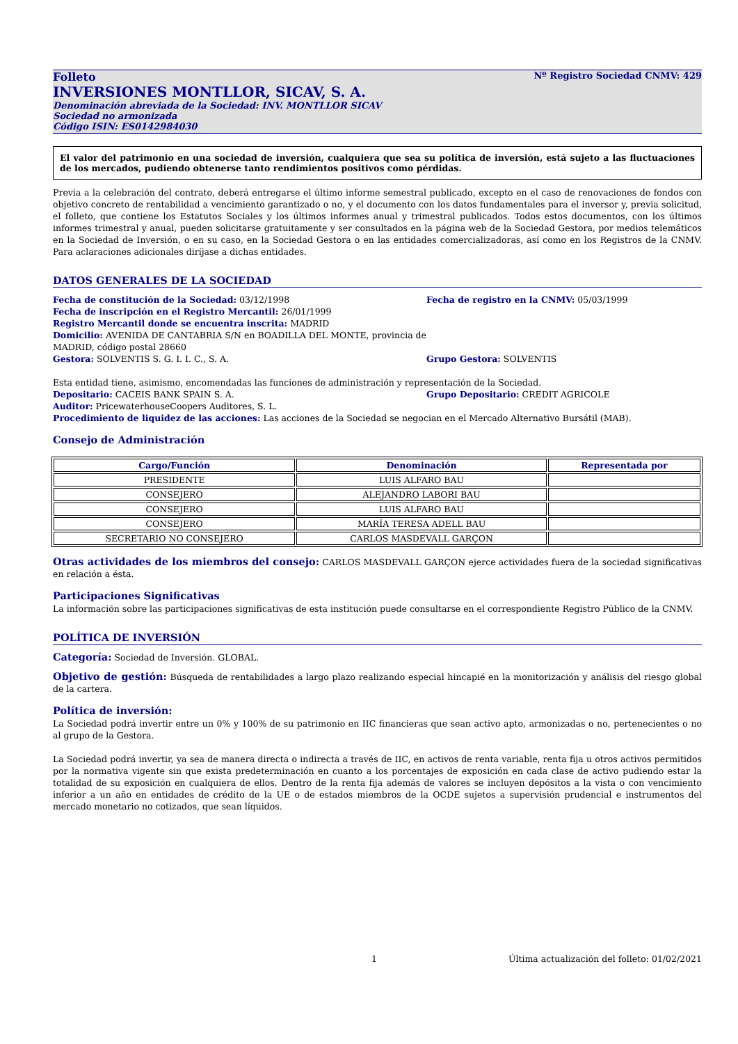Folleto Nº Registro Sociedad CNMV: 429
INVERSIONES MONTLLOR, SICAV, S. A.
Denominación abreviada de la Sociedad: INV. MONTLLOR SICAV
Sociedad no armonizada
Código ISIN: ES0142984030
El valor del patrimonio en una sociedad de inversión, cualquiera que sea su política de inversión, está sujeto a las fluctuaciones de los mercados, pudiendo obtenerse tanto rendimientos positivos como pérdidas.
Previa a la celebración del contrato, deberá entregarse el último informe semestral publicado, excepto en el caso de renovaciones de fondos con objetivo concreto de rentabilidad a vencimiento garantizado o no, y el documento con los datos fundamentales para el inversor y, previa solicitud, el folleto, que contiene los Estatutos Sociales y los últimos informes anual y trimestral publicados. Todos estos documentos, con los últimos informes trimestral y anual, pueden solicitarse gratuitamente y ser consultados en la página web de la Sociedad Gestora, por medios telemáticos en la Sociedad de Inversión, o en su caso, en la Sociedad Gestora o en las entidades comercializadoras, así como en los Registros de la CNMV. Para aclaraciones adicionales diríjase a dichas entidades.
DATOS GENERALES DE LA SOCIEDAD
Fecha de constitución de la Sociedad: 03/12/1998
Fecha de inscripción en el Registro Mercantil: 26/01/1999
Registro Mercantil donde se encuentra inscrita: MADRID
Domicilio: AVENIDA DE CANTABRIA S/N en BOADILLA DEL MONTE, provincia de MADRID, código postal 28660
Gestora: SOLVENTIS S. G. I. I. C., S. A.
Fecha de registro en la CNMV: 05/03/1999
Grupo Gestora: SOLVENTIS
Esta entidad tiene, asimismo, encomendadas las funciones de administración y representación de la Sociedad.
Depositario: CACEIS BANK SPAIN S. A. Grupo Depositario: CREDIT AGRICOLE
Auditor: PricewaterhouseCoopers Auditores, S. L.
Procedimiento de liquidez de las acciones: Las acciones de la Sociedad se negocian en el Mercado Alternativo Bursátil (MAB).
Consejo de Administración
| Cargo/Función | Denominación | Representada por |
| --- | --- | --- |
| PRESIDENTE | LUIS ALFARO BAU | |
| CONSEJERO | ALEJANDRO LABORI BAU | |
| CONSEJERO | LUIS ALFARO BAU | |
| CONSEJERO | MARÍA TERESA ADELL BAU | |
| SECRETARIO NO CONSEJERO | CARLOS MASDEVALL GARÇON | |
Otras actividades de los miembros del consejo: CARLOS MASDEVALL GARÇON ejerce actividades fuera de la sociedad significativas en relación a ésta.
Participaciones Significativas
La información sobre las participaciones significativas de esta institución puede consultarse en el correspondiente Registro Público de la CNMV.
POLÍTICA DE INVERSIÓN
Categoría: Sociedad de Inversión. GLOBAL.
Objetivo de gestión: Búsqueda de rentabilidades a largo plazo realizando especial hincapié en la monitorización y análisis del riesgo global de la cartera.
Política de inversión:
La Sociedad podrá invertir entre un 0% y 100% de su patrimonio en IIC financieras que sean activo apto, armonizadas o no, pertenecientes o no al grupo de la Gestora.
La Sociedad podrá invertir, ya sea de manera directa o indirecta a través de IIC, en activos de renta variable, renta fija u otros activos permitidos por la normativa vigente sin que exista predeterminación en cuanto a los porcentajes de exposición en cada clase de activo pudiendo estar la totalidad de su exposición en cualquiera de ellos. Dentro de la renta fija además de valores se incluyen depósitos a la vista o con vencimiento inferior a un año en entidades de crédito de la UE o de estados miembros de la OCDE sujetos a supervisión prudencial e instrumentos del mercado monetario no cotizados, que sean líquidos.
1 Última actualización del folleto: 01/02/2021